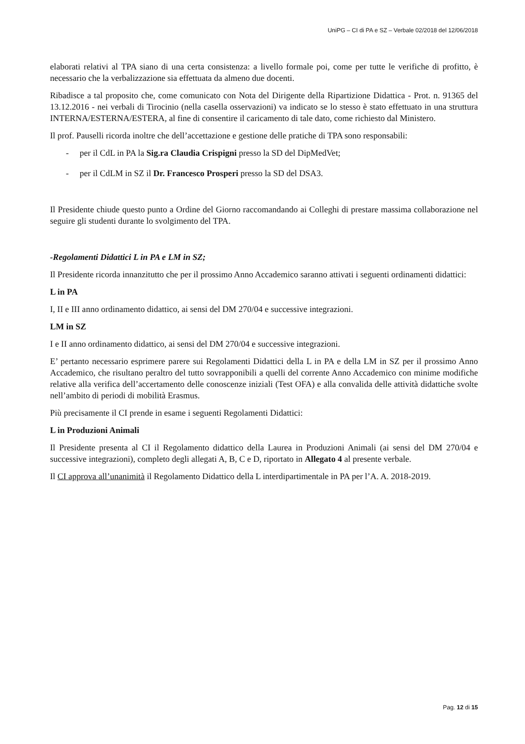UniPG – CI di PA e SZ – Verbale 02/2018 del 12/06/2018
elaborati relativi al TPA siano di una certa consistenza: a livello formale poi, come per tutte le verifiche di profitto, è necessario che la verbalizzazione sia effettuata da almeno due docenti.
Ribadisce a tal proposito che, come comunicato con Nota del Dirigente della Ripartizione Didattica - Prot. n. 91365 del 13.12.2016 - nei verbali di Tirocinio (nella casella osservazioni) va indicato se lo stesso è stato effettuato in una struttura INTERNA/ESTERNA/ESTERA, al fine di consentire il caricamento di tale dato, come richiesto dal Ministero.
Il prof. Pauselli ricorda inoltre che dell’accettazione e gestione delle pratiche di TPA sono responsabili:
- per il CdL in PA la Sig.ra Claudia Crispigni presso la SD del DipMedVet;
- per il CdLM in SZ il Dr. Francesco Prosperi presso la SD del DSA3.
Il Presidente chiude questo punto a Ordine del Giorno raccomandando ai Colleghi di prestare massima collaborazione nel seguire gli studenti durante lo svolgimento del TPA.
-Regolamenti Didattici L in PA e LM in SZ;
Il Presidente ricorda innanzitutto che per il prossimo Anno Accademico saranno attivati i seguenti ordinamenti didattici:
L in PA
I, II e III anno ordinamento didattico, ai sensi del DM 270/04 e successive integrazioni.
LM in SZ
I e II anno ordinamento didattico, ai sensi del DM 270/04 e successive integrazioni.
E’ pertanto necessario esprimere parere sui Regolamenti Didattici della L in PA e della LM in SZ per il prossimo Anno Accademico, che risultano peraltro del tutto sovrapponibili a quelli del corrente Anno Accademico con minime modifiche relative alla verifica dell’accertamento delle conoscenze iniziali (Test OFA) e alla convalida delle attività didattiche svolte nell’ambito di periodi di mobilità Erasmus.
Più precisamente il CI prende in esame i seguenti Regolamenti Didattici:
L in Produzioni Animali
Il Presidente presenta al CI il Regolamento didattico della Laurea in Produzioni Animali (ai sensi del DM 270/04 e successive integrazioni), completo degli allegati A, B, C e D, riportato in Allegato 4 al presente verbale.
Il CI approva all’unanimità il Regolamento Didattico della L interdipartimentale in PA per l’A. A. 2018-2019.
Pag. 12 di 15